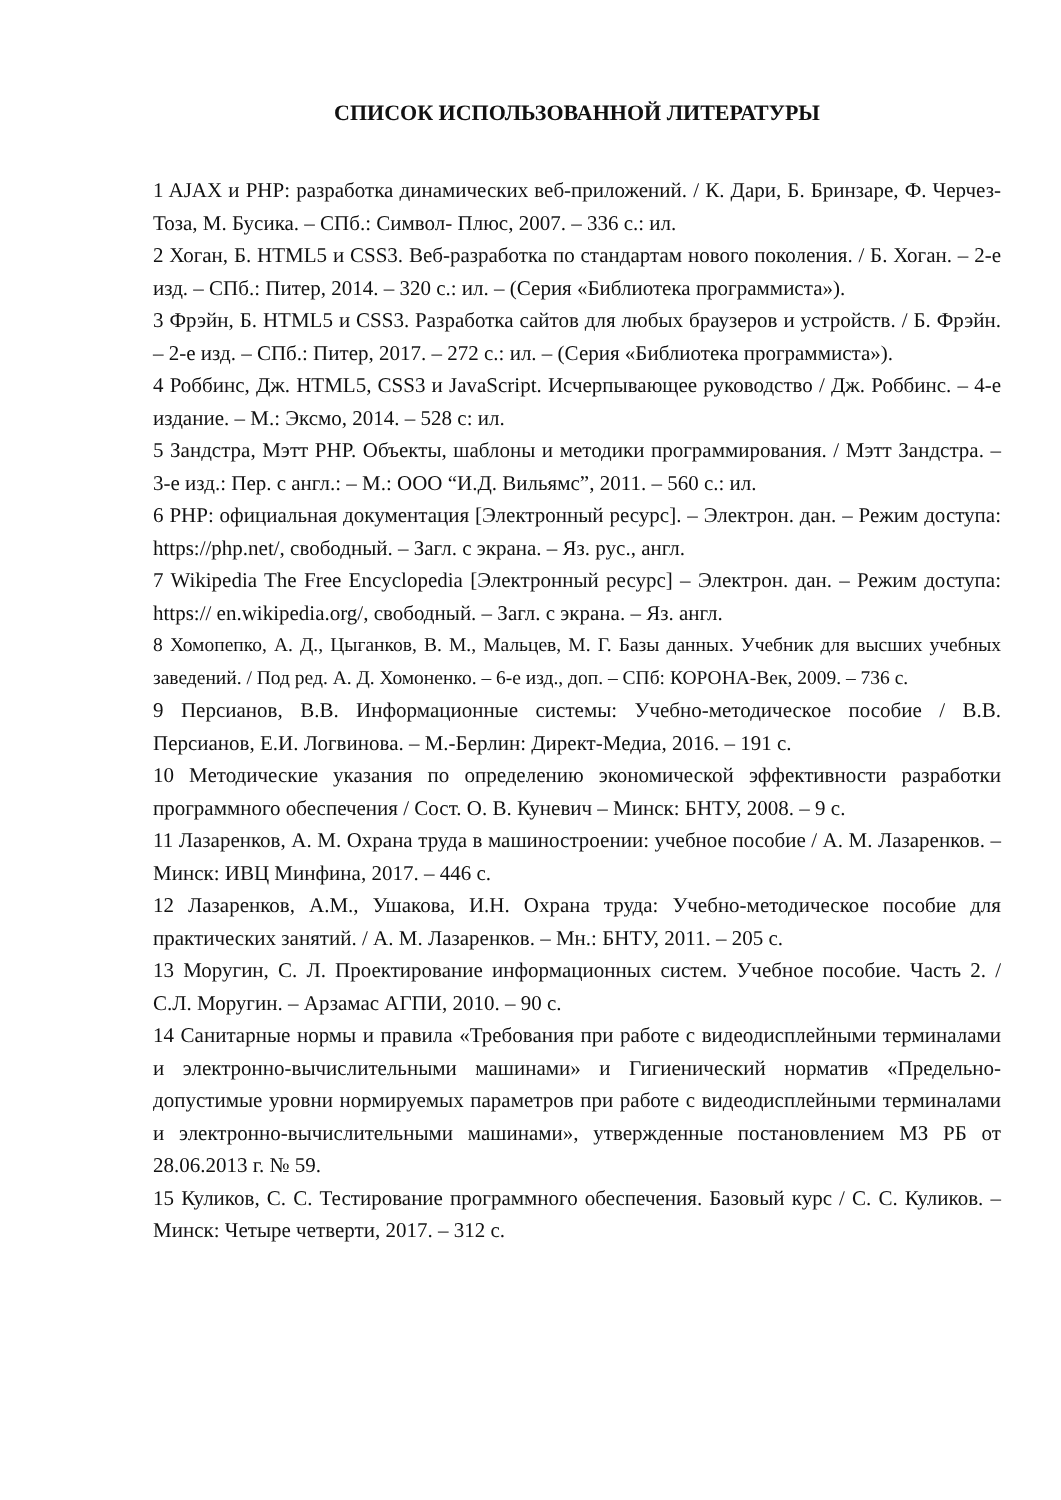СПИСОК ИСПОЛЬЗОВАННОЙ ЛИТЕРАТУРЫ
1 AJAX и PHP: разработка динамических веб-приложений. / К. Дари, Б. Бринзаре, Ф. Черчез-Тоза, М. Бусика. – СПб.: Символ- Плюс, 2007. – 336 с.: ил.
2 Хоган, Б. HTML5 и CSS3. Веб-разработка по стандартам нового поколения. / Б. Хоган. – 2-е изд. – СПб.: Питер, 2014. – 320 с.: ил. – (Серия «Библиотека программиста»).
3 Фрэйн, Б. HTML5 и CSS3. Разработка сайтов для любых браузеров и устройств. / Б. Фрэйн. – 2-е изд. – СПб.: Питер, 2017. – 272 с.: ил. – (Серия «Библиотека программиста»).
4 Роббинс, Дж. HTML5, CSS3 и JavaScript. Исчерпывающее руководство / Дж. Роббинс. – 4-е издание. – М.: Эксмо, 2014. – 528 с: ил.
5 Зандстра, Мэтт PHP. Объекты, шаблоны и методики программирования. / Мэтт Зандстра. – 3-е изд.: Пер. с англ.: – М.: ООО “И.Д. Вильямс”, 2011. – 560 с.: ил.
6 PHP: официальная документация [Электронный ресурс]. – Электрон. дан. – Режим доступа: https://php.net/, свободный. – Загл. с экрана. – Яз. рус., англ.
7 Wikipedia The Free Encyclopedia [Электронный ресурс] – Электрон. дан. – Режим доступа: https:// en.wikipedia.org/, свободный. – Загл. с экрана. – Яз. англ.
8 Хомопепко, А. Д., Цыганков, В. М., Мальцев, М. Г. Базы данных. Учебник для высших учебных заведений. / Под ред. А. Д. Хомоненко. – 6-е изд., доп. – СПб: КОРОНА-Век, 2009. – 736 с.
9 Персианов, В.В. Информационные системы: Учебно-методическое пособие / В.В. Персианов, Е.И. Логвинова. – М.-Берлин: Директ-Медиа, 2016. – 191 с.
10 Методические указания по определению экономической эффективности разработки программного обеспечения / Сост. О. В. Куневич – Минск: БНТУ, 2008. – 9 с.
11 Лазаренков, А. М. Охрана труда в машиностроении: учебное пособие / А. М. Лазаренков. – Минск: ИВЦ Минфина, 2017. – 446 с.
12 Лазаренков, А.М., Ушакова, И.Н. Охрана труда: Учебно-методическое пособие для практических занятий. / А. М. Лазаренков. – Мн.: БНТУ, 2011. – 205 с.
13 Моругин, С. Л. Проектирование информационных систем. Учебное пособие. Часть 2. / С.Л. Моругин. – Арзамас АГПИ, 2010. – 90 с.
14 Санитарные нормы и правила «Требования при работе с видеодисплейными терминалами и электронно-вычислительными машинами» и Гигиенический норматив «Предельно-допустимые уровни нормируемых параметров при работе с видеодисплейными терминалами и электронно-вычислительными машинами», утвержденные постановлением МЗ РБ от 28.06.2013 г. № 59.
15 Куликов, С. С. Тестирование программного обеспечения. Базовый курс / С. С. Куликов. – Минск: Четыре четверти, 2017. – 312 с.